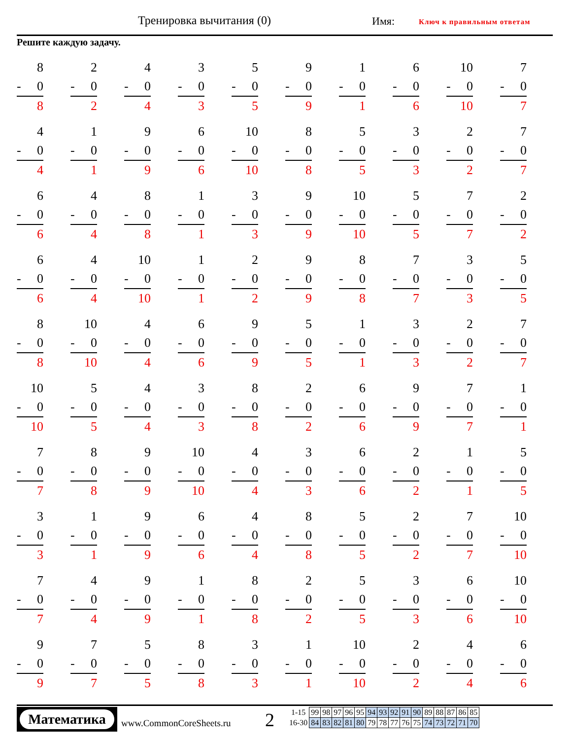Тренировка вычитания (0) Имя: Ключ к правильным ответам
Решите каждую задачу.
| 8 - 0 8 | 2 - 0 2 | 4 - 0 4 | 3 - 0 3 | 5 - 0 5 | 9 - 0 9 | 1 - 0 1 | 6 - 0 6 | 10 - 0 10 | 7 - 0 7 |
| 4 - 0 4 | 1 - 0 1 | 9 - 0 9 | 6 - 0 6 | 10 - 0 10 | 8 - 0 8 | 5 - 0 5 | 3 - 0 3 | 2 - 0 2 | 7 - 0 7 |
| 6 - 0 6 | 4 - 0 4 | 8 - 0 8 | 1 - 0 1 | 3 - 0 3 | 9 - 0 9 | 10 - 0 10 | 5 - 0 5 | 7 - 0 7 | 2 - 0 2 |
| 6 - 0 6 | 4 - 0 4 | 10 - 0 10 | 1 - 0 1 | 2 - 0 2 | 9 - 0 9 | 8 - 0 8 | 7 - 0 7 | 3 - 0 3 | 5 - 0 5 |
| 8 - 0 8 | 10 - 0 10 | 4 - 0 4 | 6 - 0 6 | 9 - 0 9 | 5 - 0 5 | 1 - 0 1 | 3 - 0 3 | 2 - 0 2 | 7 - 0 7 |
| 10 - 0 10 | 5 - 0 5 | 4 - 0 4 | 3 - 0 3 | 8 - 0 8 | 2 - 0 2 | 6 - 0 6 | 9 - 0 9 | 7 - 0 7 | 1 - 0 1 |
| 7 - 0 7 | 8 - 0 8 | 9 - 0 9 | 10 - 0 10 | 4 - 0 4 | 3 - 0 3 | 6 - 0 6 | 2 - 0 2 | 1 - 0 1 | 5 - 0 5 |
| 3 - 0 3 | 1 - 0 1 | 9 - 0 9 | 6 - 0 6 | 4 - 0 4 | 8 - 0 8 | 5 - 0 5 | 2 - 0 2 | 7 - 0 7 | 10 - 0 10 |
| 7 - 0 7 | 4 - 0 4 | 9 - 0 9 | 1 - 0 1 | 8 - 0 8 | 2 - 0 2 | 5 - 0 5 | 3 - 0 3 | 6 - 0 6 | 10 - 0 10 |
| 9 - 0 9 | 7 - 0 7 | 5 - 0 5 | 8 - 0 8 | 3 - 0 3 | 1 - 0 1 | 10 - 0 10 | 2 - 0 2 | 4 - 0 4 | 6 - 0 6 |
Математика
www.CommonCoreSheets.ru 2
| 1-15 | 99 | 98 | 97 | 96 | 95 | 94 | 93 | 92 | 91 | 90 | 89 | 88 | 87 | 86 | 85 |
| 16-30 | 84 | 83 | 82 | 81 | 80 | 79 | 78 | 77 | 76 | 75 | 74 | 73 | 72 | 71 | 70 |